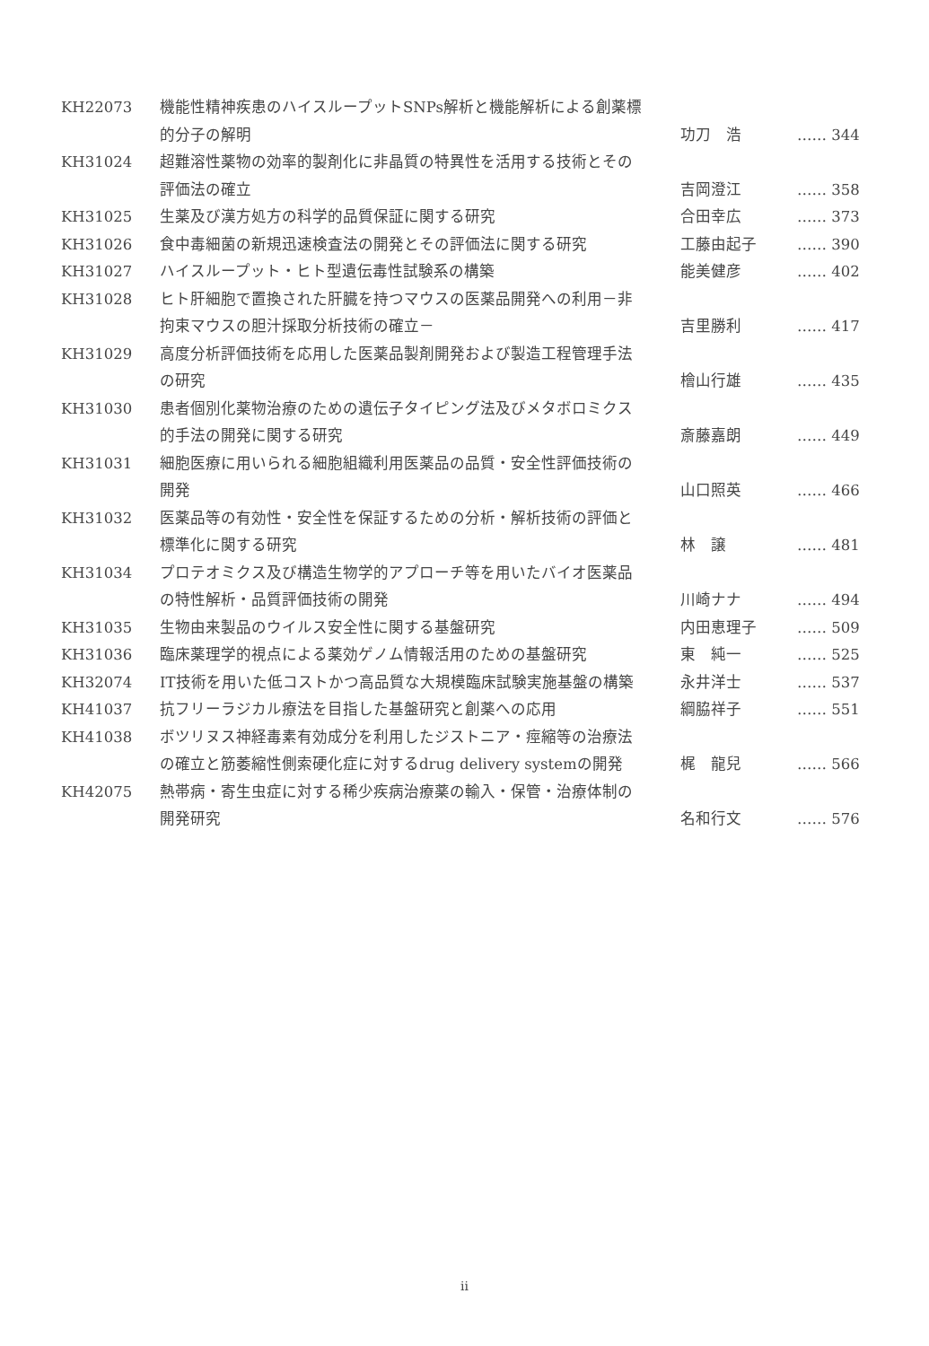| KH22073 | 機能性精神疾患のハイスループットSNPs解析と機能解析による創薬標的分子の解明 | 功刀 浩 | …… 344 |
| KH31024 | 超難溶性薬物の効率的製剤化に非晶質の特異性を活用する技術とその評価法の確立 | 吉岡澄江 | …… 358 |
| KH31025 | 生薬及び漢方処方の科学的品質保証に関する研究 | 合田幸広 | …… 373 |
| KH31026 | 食中毒細菌の新規迅速検査法の開発とその評価法に関する研究 | 工藤由起子 | …… 390 |
| KH31027 | ハイスループット・ヒト型遺伝毒性試験系の構築 | 能美健彦 | …… 402 |
| KH31028 | ヒト肝細胞で置換された肝臓を持つマウスの医薬品開発への利用－非拘束マウスの胆汁採取分析技術の確立－ | 吉里勝利 | …… 417 |
| KH31029 | 高度分析評価技術を応用した医薬品製剤開発および製造工程管理手法の研究 | 檜山行雄 | …… 435 |
| KH31030 | 患者個別化薬物治療のための遺伝子タイピング法及びメタボロミクス的手法の開発に関する研究 | 斎藤嘉朗 | …… 449 |
| KH31031 | 細胞医療に用いられる細胞組織利用医薬品の品質・安全性評価技術の開発 | 山口照英 | …… 466 |
| KH31032 | 医薬品等の有効性・安全性を保証するための分析・解析技術の評価と標準化に関する研究 | 林 譲 | …… 481 |
| KH31034 | プロテオミクス及び構造生物学的アプローチ等を用いたバイオ医薬品の特性解析・品質評価技術の開発 | 川崎ナナ | …… 494 |
| KH31035 | 生物由来製品のウイルス安全性に関する基盤研究 | 内田恵理子 | …… 509 |
| KH31036 | 臨床薬理学的視点による薬効ゲノム情報活用のための基盤研究 | 東 純一 | …… 525 |
| KH32074 | IT技術を用いた低コストかつ高品質な大規模臨床試験実施基盤の構築 | 永井洋士 | …… 537 |
| KH41037 | 抗フリーラジカル療法を目指した基盤研究と創薬への応用 | 綱脇祥子 | …… 551 |
| KH41038 | ボツリヌス神経毒素有効成分を利用したジストニア・痙縮等の治療法の確立と筋萎縮性側索硬化症に対するdrug delivery systemの開発 | 梶 龍兒 | …… 566 |
| KH42075 | 熱帯病・寄生虫症に対する稀少疾病治療薬の輸入・保管・治療体制の開発研究 | 名和行文 | …… 576 |
ii